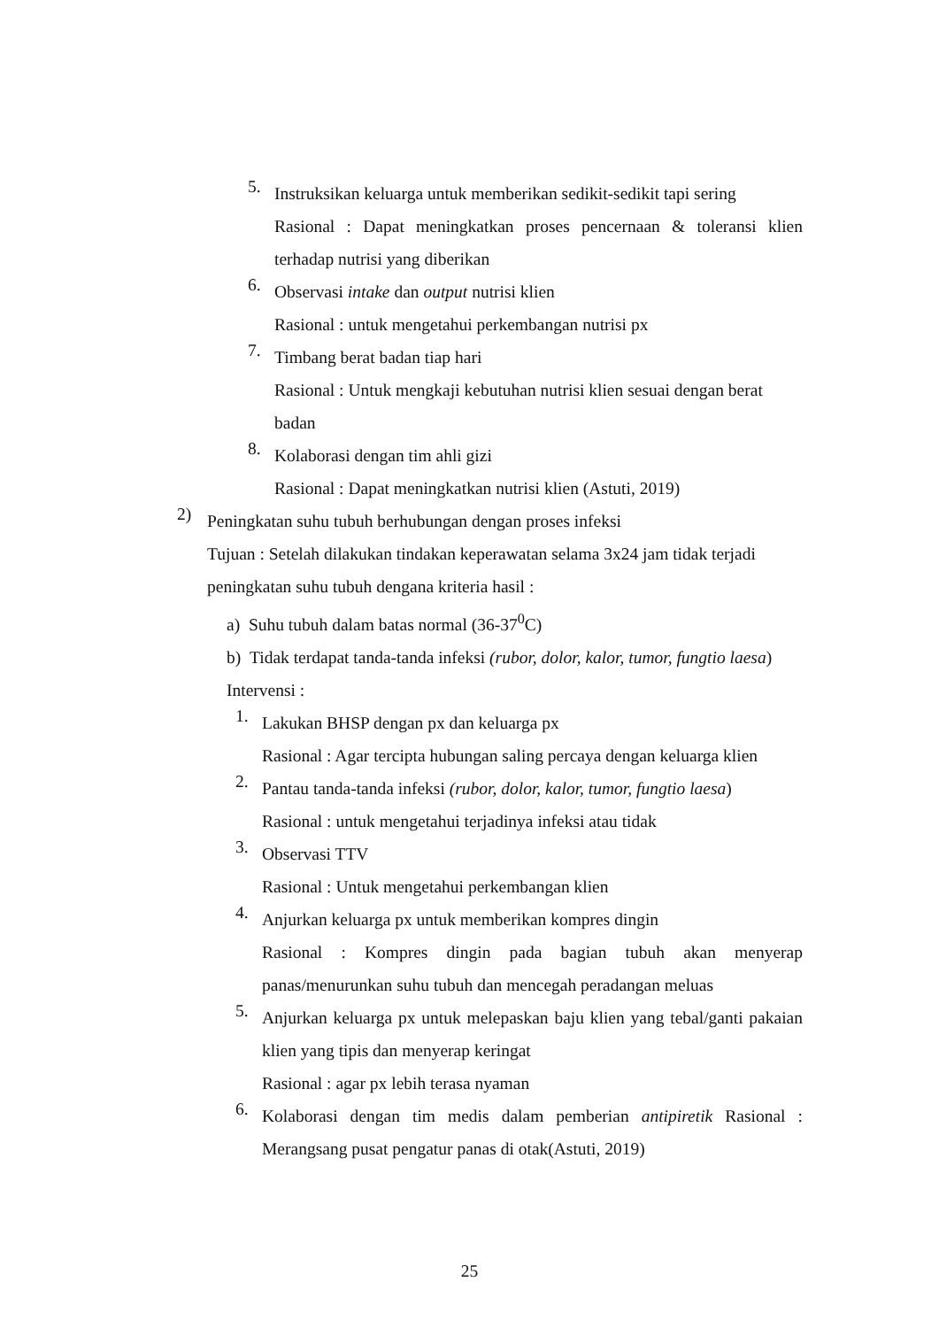5.
Instruksikan keluarga untuk memberikan sedikit-sedikit tapi sering
Rasional : Dapat meningkatkan proses pencernaan & toleransi klien terhadap nutrisi yang diberikan
6.
Observasi intake dan output nutrisi klien
Rasional : untuk mengetahui perkembangan nutrisi px
7.
Timbang berat badan tiap hari
Rasional : Untuk mengkaji kebutuhan nutrisi klien sesuai dengan berat badan
8.
Kolaborasi dengan tim ahli gizi
Rasional : Dapat meningkatkan nutrisi klien (Astuti, 2019)
2)
Peningkatan suhu tubuh berhubungan dengan proses infeksi
Tujuan : Setelah dilakukan tindakan keperawatan selama 3x24 jam tidak terjadi peningkatan suhu tubuh dengana kriteria hasil :
a) Suhu tubuh dalam batas normal (36-37<sup>0</sup>C)
b) Tidak terdapat tanda-tanda infeksi (rubor, dolor, kalor, tumor, fungtio laesa)
Intervensi :
1.
Lakukan BHSP dengan px dan keluarga px
Rasional : Agar tercipta hubungan saling percaya dengan keluarga klien
2.
Pantau tanda-tanda infeksi (rubor, dolor, kalor, tumor, fungtio laesa)
Rasional : untuk mengetahui terjadinya infeksi atau tidak
3.
Observasi TTV
Rasional : Untuk mengetahui perkembangan klien
4.
Anjurkan keluarga px untuk memberikan kompres dingin
Rasional : Kompres dingin pada bagian tubuh akan menyerap panas/menurunkan suhu tubuh dan mencegah peradangan meluas
5.
Anjurkan keluarga px untuk melepaskan baju klien yang tebal/ganti pakaian klien yang tipis dan menyerap keringat
Rasional : agar px lebih terasa nyaman
6.
Kolaborasi dengan tim medis dalam pemberian antipiretik Rasional : Merangsang pusat pengatur panas di otak(Astuti, 2019)
25